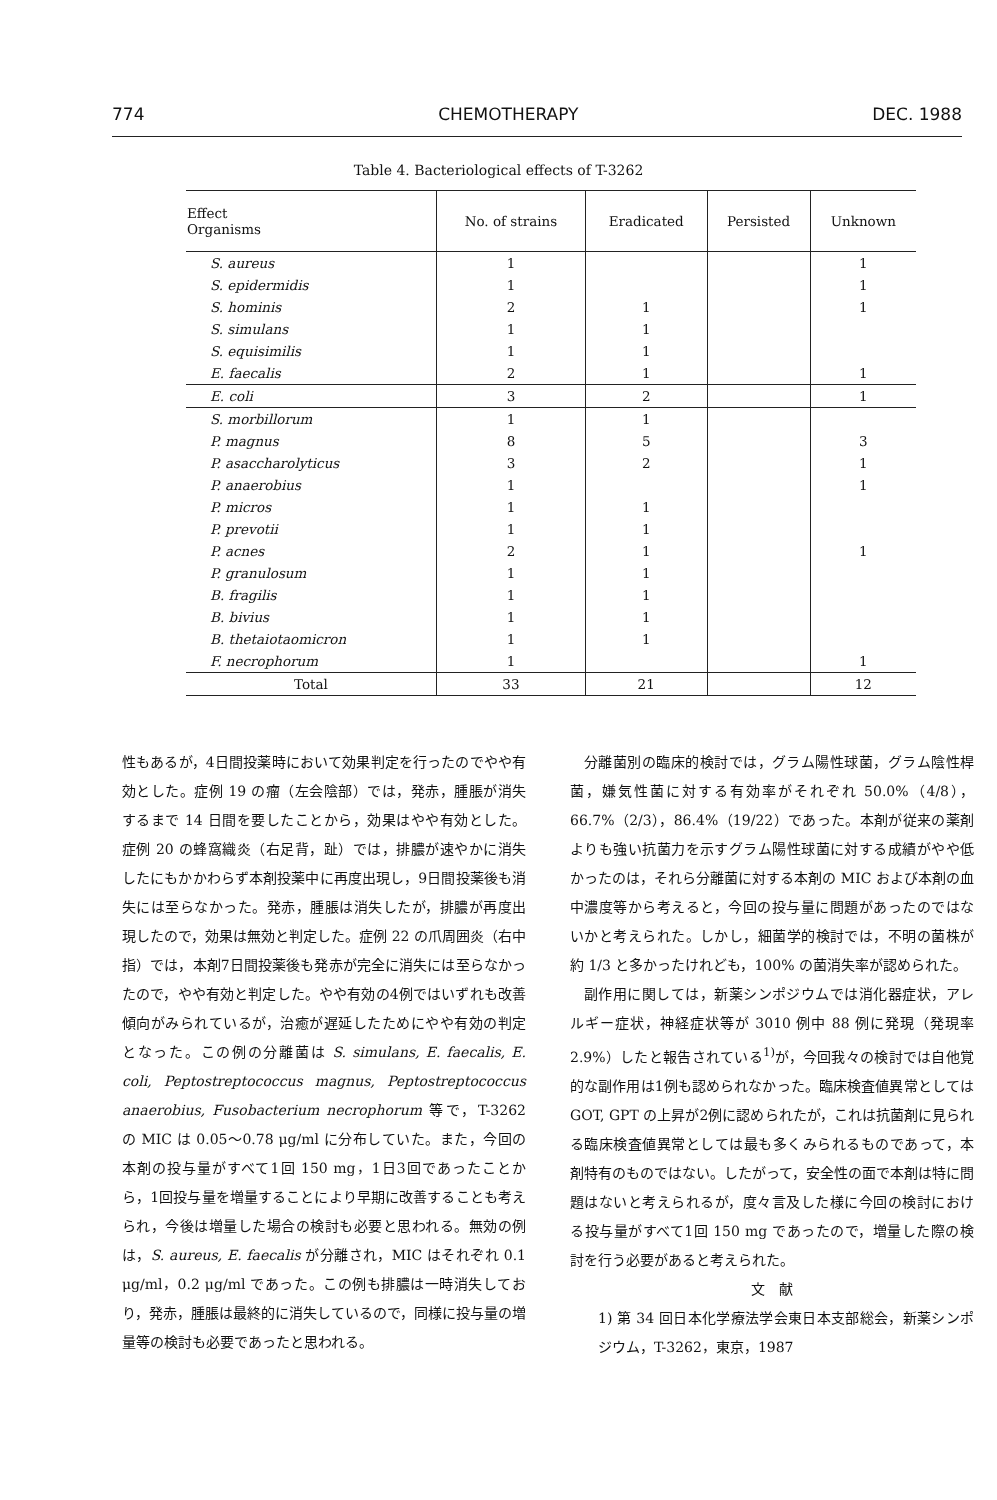774 CHEMOTHERAPY DEC. 1988
Table 4. Bacteriological effects of T-3262
| Effect Organisms | No. of strains | Eradicated | Persisted | Unknown |
| --- | --- | --- | --- | --- |
| S. aureus | 1 | | | 1 |
| S. epidermidis | 1 | | | 1 |
| S. hominis | 2 | 1 | | 1 |
| S. simulans | 1 | 1 | | |
| S. equisimilis | 1 | 1 | | |
| E. faecalis | 2 | 1 | | 1 |
| E. coli | 3 | 2 | | 1 |
| S. morbillorum | 1 | 1 | | |
| P. magnus | 8 | 5 | | 3 |
| P. asaccharolyticus | 3 | 2 | | 1 |
| P. anaerobius | 1 | | | 1 |
| P. micros | 1 | 1 | | |
| P. prevotii | 1 | 1 | | |
| P. acnes | 2 | 1 | | 1 |
| P. granulosum | 1 | 1 | | |
| B. fragilis | 1 | 1 | | |
| B. bivius | 1 | 1 | | |
| B. thetaiotaomicron | 1 | 1 | | |
| F. necrophorum | 1 | | | 1 |
| Total | 33 | 21 | | 12 |
性もあるが，4日間投薬時において効果判定を行ったのでやや有効とした。症例 19 の瘤（左会陰部）では，発赤，腫脹が消失するまで 14 日間を要したことから，効果はやや有効とした。症例 20 の蜂窩織炎（右足背，趾）では，排膿が速やかに消失したにもかかわらず本剤投薬中に再度出現し，9日間投薬後も消失には至らなかった。発赤，腫脹は消失したが，排膿が再度出現したので，効果は無効と判定した。症例 22 の爪周囲炎（右中指）では，本剤7日間投薬後も発赤が完全に消失には至らなかったので，やや有効と判定した。やや有効の4例ではいずれも改善傾向がみられているが，治癒が遅延したためにやや有効の判定となった。この例の分離菌は S. simulans, E. faecalis, E. coli, Peptostreptococcus magnus, Peptostreptococcus anaerobius, Fusobacterium necrophorum 等で，T-3262 の MIC は 0.05〜0.78 μg/ml に分布していた。また，今回の本剤の投与量がすべて1回 150 mg，1日3回であったことから，1回投与量を増量することにより早期に改善することも考えられ，今後は増量した場合の検討も必要と思われる。無効の例は，S. aureus, E. faecalis が分離され，MIC はそれぞれ 0.1 μg/ml，0.2 μg/ml であった。この例も排膿は一時消失しており，発赤，腫脹は最終的に消失しているので，同様に投与量の増量等の検討も必要であったと思われる。
分離菌別の臨床的検討では，グラム陽性球菌，グラム陰性桿菌，嫌気性菌に対する有効率がそれぞれ 50.0%（4/8），66.7%（2/3），86.4%（19/22）であった。本剤が従来の薬剤よりも強い抗菌力を示すグラム陽性球菌に対する成績がやや低かったのは，それら分離菌に対する本剤の MIC および本剤の血中濃度等から考えると，今回の投与量に問題があったのではないかと考えられた。しかし，細菌学的検討では，不明の菌株が約 1/3 と多かったけれども，100% の菌消失率が認められた。
副作用に関しては，新薬シンポジウムでは消化器症状，アレルギー症状，神経症状等が 3010 例中 88 例に発現（発現率 2.9%）したと報告されている<sup>1)</sup>が，今回我々の検討では自他覚的な副作用は1例も認められなかった。臨床検査値異常としては GOT, GPT の上昇が2例に認められたが，これは抗菌剤に見られる臨床検査値異常としては最も多くみられるものであって，本剤特有のものではない。したがって，安全性の面で本剤は特に問題はないと考えられるが，度々言及した様に今回の検討における投与量がすべて1回 150 mg であったので，増量した際の検討を行う必要があると考えられた。
文　献
1) 第 34 回日本化学療法学会東日本支部総会，新薬シンポジウム，T-3262，東京，1987